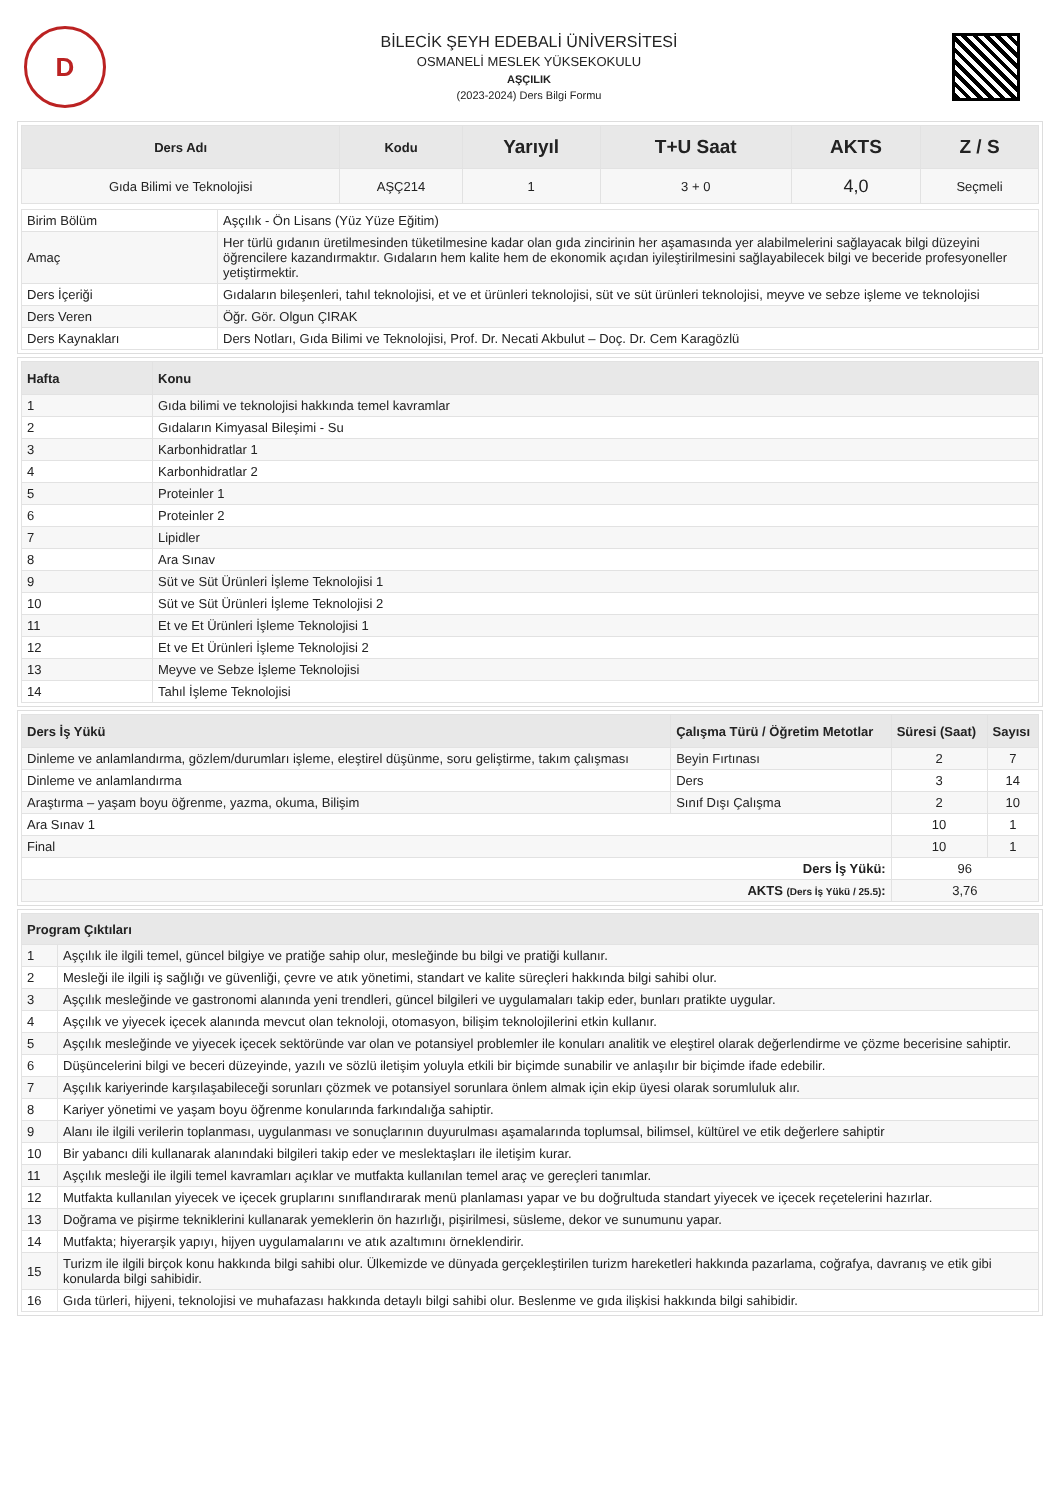D
BİLECİK ŞEYH EDEBALİ ÜNİVERSİTESİ
OSMANELİ MESLEK YÜKSEKOKULU
AŞÇILIK
(2023-2024) Ders Bilgi Formu
| Ders Adı | Kodu | Yarıyıl | T+U Saat | AKTS | Z / S |
| --- | --- | --- | --- | --- | --- |
| Gıda Bilimi ve Teknolojisi | AŞÇ214 | 1 | 3 + 0 | 4,0 | Seçmeli |
| Birim Bölüm | Aşçılık - Ön Lisans (Yüz Yüze Eğitim) |
| Amaç | Her türlü gıdanın üretilmesinden tüketilmesine kadar olan gıda zincirinin her aşamasında yer alabilmelerini sağlayacak bilgi düzeyini öğrencilere kazandırmaktır. Gıdaların hem kalite hem de ekonomik açıdan iyileştirilmesini sağlayabilecek bilgi ve beceride profesyoneller yetiştirmektir. |
| Ders İçeriği | Gıdaların bileşenleri, tahıl teknolojisi, et ve et ürünleri teknolojisi, süt ve süt ürünleri teknolojisi, meyve ve sebze işleme ve teknolojisi |
| Ders Veren | Öğr. Gör. Olgun ÇIRAK |
| Ders Kaynakları | Ders Notları, Gıda Bilimi ve Teknolojisi, Prof. Dr. Necati Akbulut – Doç. Dr. Cem Karagözlü |
| Hafta | Konu |
| --- | --- |
| 1 | Gıda bilimi ve teknolojisi hakkında temel kavramlar |
| 2 | Gıdaların Kimyasal Bileşimi - Su |
| 3 | Karbonhidratlar 1 |
| 4 | Karbonhidratlar 2 |
| 5 | Proteinler 1 |
| 6 | Proteinler 2 |
| 7 | Lipidler |
| 8 | Ara Sınav |
| 9 | Süt ve Süt Ürünleri İşleme Teknolojisi 1 |
| 10 | Süt ve Süt Ürünleri İşleme Teknolojisi 2 |
| 11 | Et ve Et Ürünleri İşleme Teknolojisi 1 |
| 12 | Et ve Et Ürünleri İşleme Teknolojisi 2 |
| 13 | Meyve ve Sebze İşleme Teknolojisi |
| 14 | Tahıl İşleme Teknolojisi |
| Ders İş Yükü | Çalışma Türü / Öğretim Metotlar | Süresi (Saat) | Sayısı |
| --- | --- | --- | --- |
| Dinleme ve anlamlandırma, gözlem/durumları işleme, eleştirel düşünme, soru geliştirme, takım çalışması | Beyin Fırtınası | 2 | 7 |
| Dinleme ve anlamlandırma | Ders | 3 | 14 |
| Araştırma – yaşam boyu öğrenme, yazma, okuma, Bilişim | Sınıf Dışı Çalışma | 2 | 10 |
| Ara Sınav 1 | | 10 | 1 |
| Final | | 10 | 1 |
| Ders İş Yükü: | | 96 | |
| AKTS (Ders İş Yükü / 25.5) : | | 3,76 | |
| Program Çıktıları | |
| --- | --- |
| 1 | Aşçılık ile ilgili temel, güncel bilgiye ve pratiğe sahip olur, mesleğinde bu bilgi ve pratiği kullanır. |
| 2 | Mesleği ile ilgili iş sağlığı ve güvenliği, çevre ve atık yönetimi, standart ve kalite süreçleri hakkında bilgi sahibi olur. |
| 3 | Aşçılık mesleğinde ve gastronomi alanında yeni trendleri, güncel bilgileri ve uygulamaları takip eder, bunları pratikte uygular. |
| 4 | Aşçılık ve yiyecek içecek alanında mevcut olan teknoloji, otomasyon, bilişim teknolojilerini etkin kullanır. |
| 5 | Aşçılık mesleğinde ve yiyecek içecek sektöründe var olan ve potansiyel problemler ile konuları analitik ve eleştirel olarak değerlendirme ve çözme becerisine sahiptir. |
| 6 | Düşüncelerini bilgi ve beceri düzeyinde, yazılı ve sözlü iletişim yoluyla etkili bir biçimde sunabilir ve anlaşılır bir biçimde ifade edebilir. |
| 7 | Aşçılık kariyerinde karşılaşabileceği sorunları çözmek ve potansiyel sorunlara önlem almak için ekip üyesi olarak sorumluluk alır. |
| 8 | Kariyer yönetimi ve yaşam boyu öğrenme konularında farkındalığa sahiptir. |
| 9 | Alanı ile ilgili verilerin toplanması, uygulanması ve sonuçlarının duyurulması aşamalarında toplumsal, bilimsel, kültürel ve etik değerlere sahiptir |
| 10 | Bir yabancı dili kullanarak alanındaki bilgileri takip eder ve meslektaşları ile iletişim kurar. |
| 11 | Aşçılık mesleği ile ilgili temel kavramları açıklar ve mutfakta kullanılan temel araç ve gereçleri tanımlar. |
| 12 | Mutfakta kullanılan yiyecek ve içecek gruplarını sınıflandırarak menü planlaması yapar ve bu doğrultuda standart yiyecek ve içecek reçetelerini hazırlar. |
| 13 | Doğrama ve pişirme tekniklerini kullanarak yemeklerin ön hazırlığı, pişirilmesi, süsleme, dekor ve sunumunu yapar. |
| 14 | Mutfakta; hiyerarşik yapıyı, hijyen uygulamalarını ve atık azaltımını örneklendirir. |
| 15 | Turizm ile ilgili birçok konu hakkında bilgi sahibi olur. Ülkemizde ve dünyada gerçekleştirilen turizm hareketleri hakkında pazarlama, coğrafya, davranış ve etik gibi konularda bilgi sahibidir. |
| 16 | Gıda türleri, hijyeni, teknolojisi ve muhafazası hakkında detaylı bilgi sahibi olur. Beslenme ve gıda ilişkisi hakkında bilgi sahibidir. |